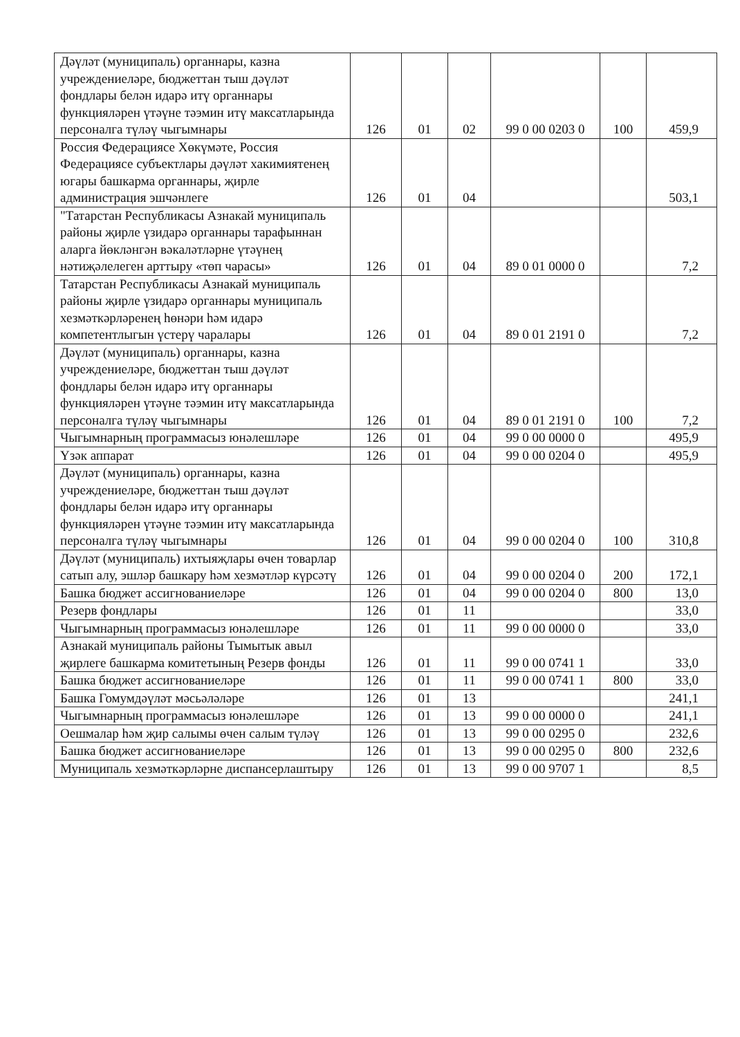| Дәүләт (муниципаль) органнары, казна учреждениеләре, бюджеттан тыш дәүләт фондлары белән идарә итү органнары функцияләрен үтәүне тәэмин итү максатларында персоналга түләү чыгымнары | 126 | 01 | 02 | 99 0 00 0203 0 | 100 | 459,9 |
| Россия Федерациясе Хөкүмәте, Россия Федерациясе субъектлары дәүләт хакимиятенең югары башкарма органнары, җирле администрация эшчәнлеге | 126 | 01 | 04 | | | 503,1 |
| "Татарстан Республикасы Азнакай муниципаль районы җирле үзидарә органнары тарафыннан аларга йөкләнгән вәкаләтләрне үтәүнең нәтиҗәлелеген арттыру «төп чарасы» | 126 | 01 | 04 | 89 0 01 0000 0 | | 7,2 |
| Татарстан Республикасы Азнакай муниципаль районы җирле үзидарә органнары муниципаль хезмәткәрләренең һөнәри һәм идарә компетентлыгын үстерү чаралары | 126 | 01 | 04 | 89 0 01 2191 0 | | 7,2 |
| Дәүләт (муниципаль) органнары, казна учреждениеләре, бюджеттан тыш дәүләт фондлары белән идарә итү органнары функцияләрен үтәүне тәэмин итү максатларында персоналга түләү чыгымнары | 126 | 01 | 04 | 89 0 01 2191 0 | 100 | 7,2 |
| Чыгымнарның программасыз юнәлешләре | 126 | 01 | 04 | 99 0 00 0000 0 | | 495,9 |
| Үзәк аппарат | 126 | 01 | 04 | 99 0 00 0204 0 | | 495,9 |
| Дәүләт (муниципаль) органнары, казна учреждениеләре, бюджеттан тыш дәүләт фондлары белән идарә итү органнары функцияләрен үтәүне тәэмин итү максатларында персоналга түләү чыгымнары | 126 | 01 | 04 | 99 0 00 0204 0 | 100 | 310,8 |
| Дәүләт (муниципаль) ихтыяҗлары өчен товарлар сатып алу, эшләр башкару һәм хезмәтләр күрсәтү | 126 | 01 | 04 | 99 0 00 0204 0 | 200 | 172,1 |
| Башка бюджет ассигнованиеләре | 126 | 01 | 04 | 99 0 00 0204 0 | 800 | 13,0 |
| Резерв фондлары | 126 | 01 | 11 | | | 33,0 |
| Чыгымнарның программасыз юнәлешләре | 126 | 01 | 11 | 99 0 00 0000 0 | | 33,0 |
| Азнакай муниципаль районы Тымытык авыл җирлеге башкарма комитетының Резерв фонды | 126 | 01 | 11 | 99 0 00 0741 1 | | 33,0 |
| Башка бюджет ассигнованиеләре | 126 | 01 | 11 | 99 0 00 0741 1 | 800 | 33,0 |
| Башка Гомумдәүләт мәсьәләләре | 126 | 01 | 13 | | | 241,1 |
| Чыгымнарның программасыз юнәлешләре | 126 | 01 | 13 | 99 0 00 0000 0 | | 241,1 |
| Оешмалар һәм җир салымы өчен салым түләү | 126 | 01 | 13 | 99 0 00 0295 0 | | 232,6 |
| Башка бюджет ассигнованиеләре | 126 | 01 | 13 | 99 0 00 0295 0 | 800 | 232,6 |
| Муниципаль хезмәткәрләрне диспансерлаштыру | 126 | 01 | 13 | 99 0 00 9707 1 | | 8,5 |